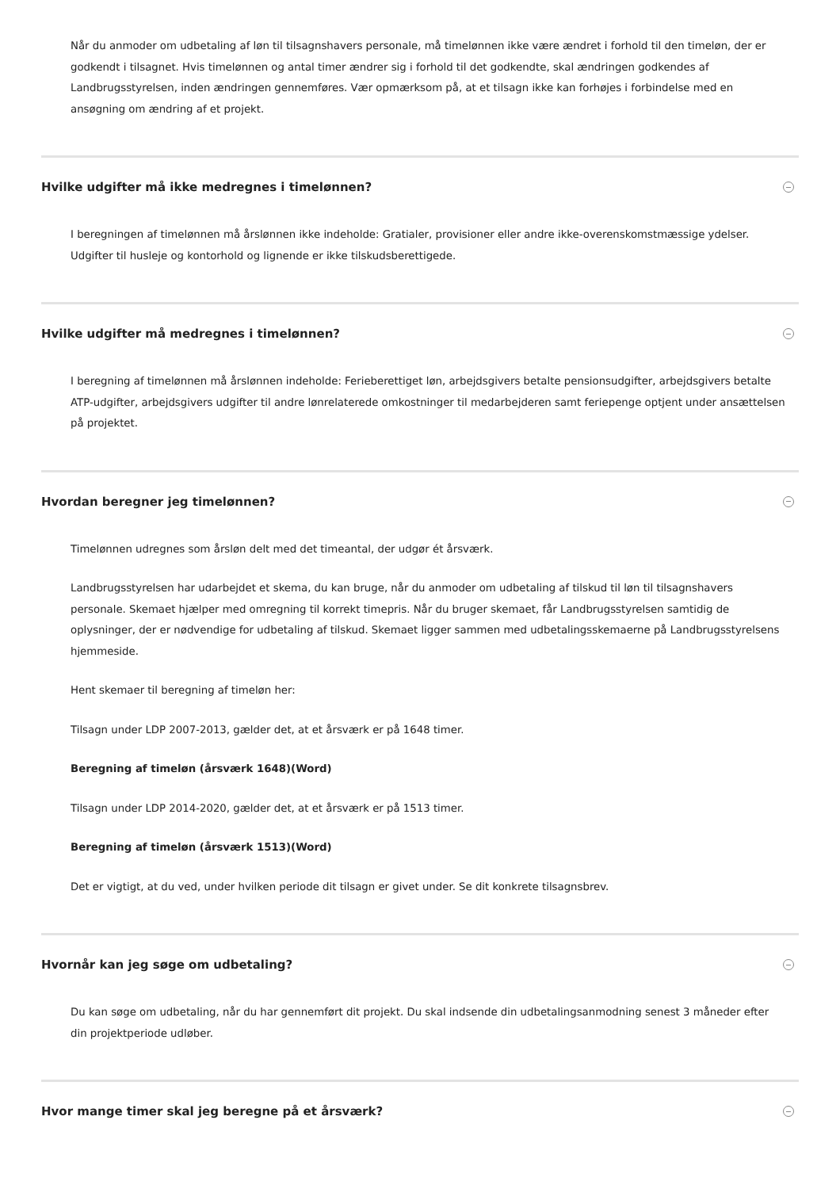Når du anmoder om udbetaling af løn til tilsagnshavers personale, må timelønnen ikke være ændret i forhold til den timeløn, der er godkendt i tilsagnet. Hvis timelønnen og antal timer ændrer sig i forhold til det godkendte, skal ændringen godkendes af Landbrugsstyrelsen, inden ændringen gennemføres. Vær opmærksom på, at et tilsagn ikke kan forhøjes i forbindelse med en ansøgning om ændring af et projekt.
Hvilke udgifter må ikke medregnes i timelønnen?
I beregningen af timelønnen må årslønnen ikke indeholde: Gratialer, provisioner eller andre ikke-overenskomstmæssige ydelser. Udgifter til husleje og kontorhold og lignende er ikke tilskudsberettigede.
Hvilke udgifter må medregnes i timelønnen?
I beregning af timelønnen må årslønnen indeholde: Ferieberettiget løn, arbejdsgivers betalte pensionsudgifter, arbejdsgivers betalte ATP-udgifter, arbejdsgivers udgifter til andre lønrelaterede omkostninger til medarbejderen samt feriepenge optjent under ansættelsen på projektet.
Hvordan beregner jeg timelønnen?
Timelønnen udregnes som årsløn delt med det timeantal, der udgør ét årsværk.
Landbrugsstyrelsen har udarbejdet et skema, du kan bruge, når du anmoder om udbetaling af tilskud til løn til tilsagnshavers personale. Skemaet hjælper med omregning til korrekt timepris. Når du bruger skemaet, får Landbrugsstyrelsen samtidig de oplysninger, der er nødvendige for udbetaling af tilskud. Skemaet ligger sammen med udbetalingsskemaerne på Landbrugsstyrelsens hjemmeside.
Hent skemaer til beregning af timeløn her:
Tilsagn under LDP 2007-2013, gælder det, at et årsværk er på 1648 timer.
Beregning af timeløn (årsværk 1648)(Word)
Tilsagn under LDP 2014-2020, gælder det, at et årsværk er på 1513 timer.
Beregning af timeløn (årsværk 1513)(Word)
Det er vigtigt, at du ved, under hvilken periode dit tilsagn er givet under. Se dit konkrete tilsagnsbrev.
Hvornår kan jeg søge om udbetaling?
Du kan søge om udbetaling, når du har gennemført dit projekt. Du skal indsende din udbetalingsanmodning senest 3 måneder efter din projektperiode udløber.
Hvor mange timer skal jeg beregne på et årsværk?